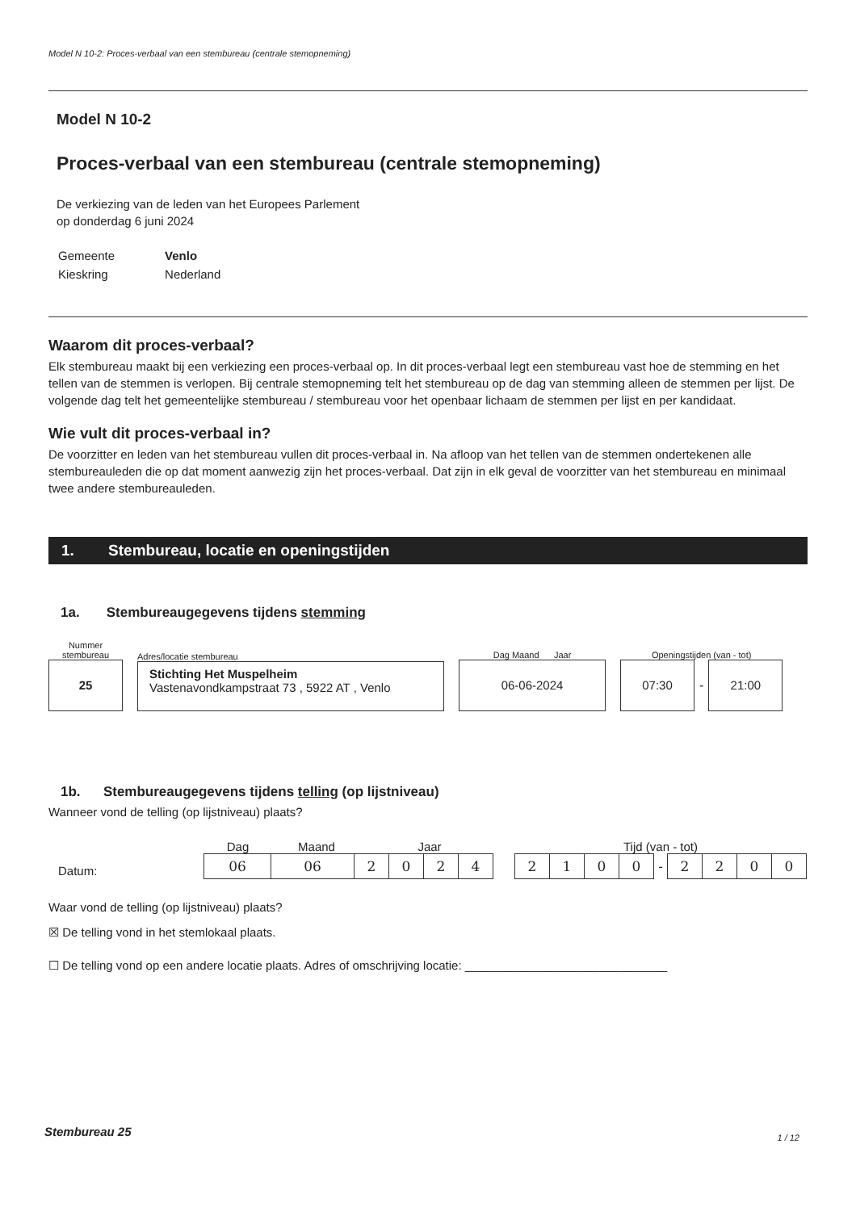Model N 10-2: Proces-verbaal van een stembureau (centrale stemopneming)
Model N 10-2
Proces-verbaal van een stembureau (centrale stemopneming)
De verkiezing van de leden van het Europees Parlement
op donderdag 6 juni 2024
| Gemeente | Venlo |
| Kieskring | Nederland |
Waarom dit proces-verbaal?
Elk stembureau maakt bij een verkiezing een proces-verbaal op. In dit proces-verbaal legt een stembureau vast hoe de stemming en het tellen van de stemmen is verlopen. Bij centrale stemopneming telt het stembureau op de dag van stemming alleen de stemmen per lijst. De volgende dag telt het gemeentelijke stembureau / stembureau voor het openbaar lichaam de stemmen per lijst en per kandidaat.
Wie vult dit proces-verbaal in?
De voorzitter en leden van het stembureau vullen dit proces-verbaal in. Na afloop van het tellen van de stemmen ondertekenen alle stembureauleden die op dat moment aanwezig zijn het proces-verbaal. Dat zijn in elk geval de voorzitter van het stembureau en minimaal twee andere stembureauleden.
1. Stembureau, locatie en openingstijden
1a. Stembureaugegevens tijdens stemming
Nummer
stembureau
25
Adres/locatie stembureau
Stichting Het Muspelheim
Vastenavondkampstraat 73 , 5922 AT , Venlo
Dag Maand Jaar
06-06-2024
Openingstijden (van - tot)
07:30
-
21:00
1b. Stembureaugegevens tijdens telling (op lijstniveau)
Wanneer vond de telling (op lijstniveau) plaats?
Datum:
Dag Maand Jaar
| 06 | 06 | 2 | 0 | 2 | 4 |
Tijd (van - tot)
| 2 | 1 | 0 | 0 | - | 2 | 2 | 0 | 0 |
Waar vond de telling (op lijstniveau) plaats?
☒ De telling vond in het stemlokaal plaats.
☐ De telling vond op een andere locatie plaats. Adres of omschrijving locatie: ______________________________
Stembureau 25 1 / 12